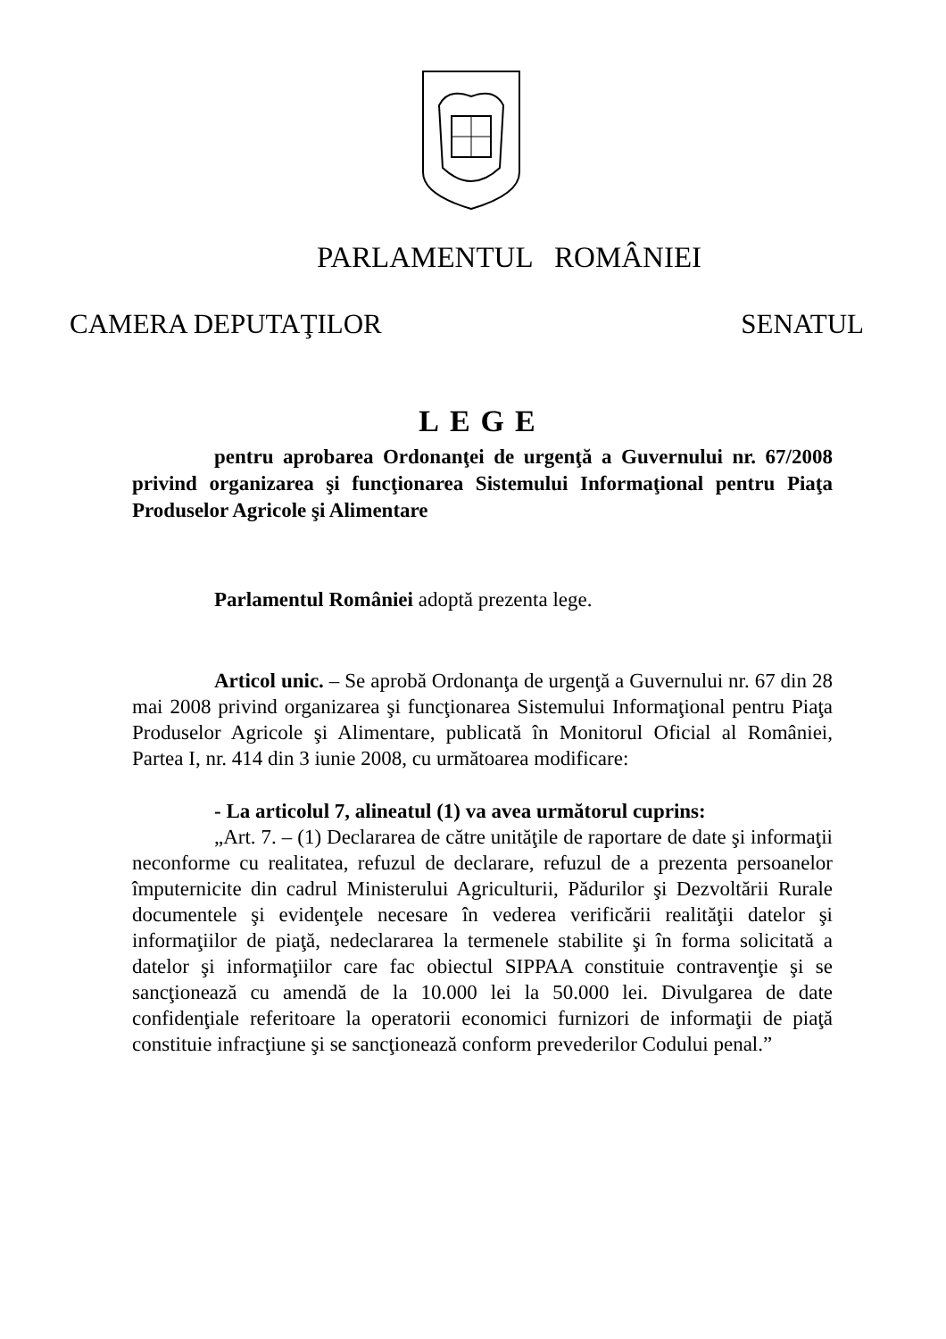PARLAMENTUL ROMÂNIEI
CAMERA DEPUTAŢILOR SENATUL
LEGE
pentru aprobarea Ordonanţei de urgenţă a Guvernului nr. 67/2008 privind organizarea şi funcţionarea Sistemului Informaţional pentru Piaţa Produselor Agricole şi Alimentare
Parlamentul României adoptă prezenta lege.
Articol unic. – Se aprobă Ordonanţa de urgenţă a Guvernului nr. 67 din 28 mai 2008 privind organizarea şi funcţionarea Sistemului Informaţional pentru Piaţa Produselor Agricole şi Alimentare, publicată în Monitorul Oficial al României, Partea I, nr. 414 din 3 iunie 2008, cu următoarea modificare:
- La articolul 7, alineatul (1) va avea următorul cuprins:
„Art. 7. – (1) Declararea de către unităţile de raportare de date şi informaţii neconforme cu realitatea, refuzul de declarare, refuzul de a prezenta persoanelor împuternicite din cadrul Ministerului Agriculturii, Pădurilor şi Dezvoltării Rurale documentele şi evidenţele necesare în vederea verificării realităţii datelor şi informaţiilor de piaţă, nedeclararea la termenele stabilite şi în forma solicitată a datelor şi informaţiilor care fac obiectul SIPPAA constituie contravenţie şi se sancţionează cu amendă de la 10.000 lei la 50.000 lei. Divulgarea de date confidenţiale referitoare la operatorii economici furnizori de informaţii de piaţă constituie infracţiune şi se sancţionează conform prevederilor Codului penal.”